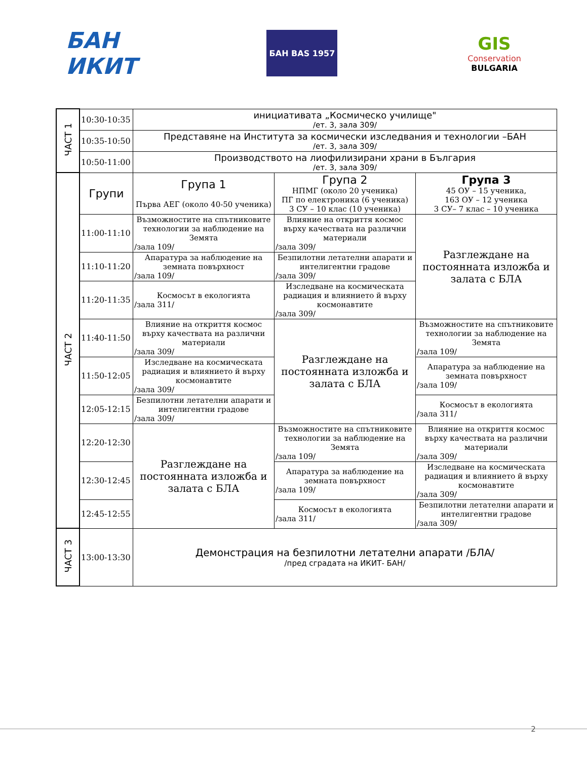БАН
ИКИТ
БАН BAS 1957
GIS
Conservation
BULGARIA
| ЧАСТ 1 | 10:30-10:35 | инициативата „Космическо училище" /ет. 3, зала 309/ | | |
| | 10:35-10:50 | Представяне на Института за космически изследвания и технологии –БАН /ет. 3, зала 309/ | | |
| | 10:50-11:00 | Производството на лиофилизирани храни в България /ет. 3, зала 309/ | | |
| ЧАСТ 2 | Групи | Група 1 Първа АЕГ (около 40-50 ученика) | Група 2 НПМГ (около 20 ученика) ПГ по електроника (6 ученика) 3 СУ – 10 клас (10 ученика) | Група 3 45 ОУ – 15 ученика, 163 ОУ – 12 ученика 3 СУ– 7 клас – 10 ученика |
| | 11:00-11:10 | Възможностите на спътниковите технологии за наблюдение на Земята /зала 109/ | Влияние на откриття космос върху качествата на различни материали /зала 309/ | Разглеждане на постоянната изложба и залата с БЛА |
| | 11:10-11:20 | Апаратура за наблюдение на земната повърхност /зала 109/ | Безпилотни летателни апарати и интелигентни градове /зала 309/ | |
| | 11:20-11:35 | Космосът в екологията /зала 311/ | Изследване на космическата радиация и влиянието й върху космонавтите /зала 309/ | |
| | 11:40-11:50 | Влияние на откриття космос върху качествата на различни материали /зала 309/ | Разглеждане на постоянната изложба и залата с БЛА | Възможностите на спътниковите технологии за наблюдение на Земята /зала 109/ |
| | 11:50-12:05 | Изследване на космическата радиация и влиянието й върху космонавтите /зала 309/ | | Апаратура за наблюдение на земната повърхност /зала 109/ |
| | 12:05-12:15 | Безпилотни летателни апарати и интелигентни градове /зала 309/ | | Космосът в екологията /зала 311/ |
| | 12:20-12:30 | Разглеждане на постоянната изложба и залата с БЛА | Възможностите на спътниковите технологии за наблюдение на Земята /зала 109/ | Влияние на откриття космос върху качествата на различни материали /зала 309/ |
| | 12:30-12:45 | | Апаратура за наблюдение на земната повърхност /зала 109/ | Изследване на космическата радиация и влиянието й върху космонавтите /зала 309/ |
| | 12:45-12:55 | | Космосът в екологията /зала 311/ | Безпилотни летателни апарати и интелигентни градове /зала 309/ |
| ЧАСТ 3 | 13:00-13:30 | Демонстрация на безпилотни летателни апарати /БЛА/ /пред сградата на ИКИТ- БАН/ | | |
2